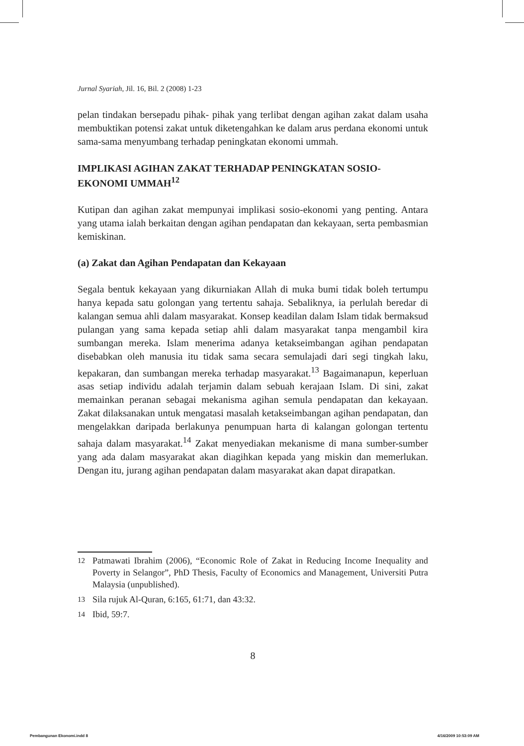Jurnal Syariah, Jil. 16, Bil. 2 (2008) 1-23
pelan tindakan bersepadu pihak- pihak yang terlibat dengan agihan zakat dalam usaha membuktikan potensi zakat untuk diketengahkan ke dalam arus perdana ekonomi untuk sama-sama menyumbang terhadap peningkatan ekonomi ummah.
IMPLIKASI AGIHAN ZAKAT TERHADAP PENINGKATAN SOSIO-EKONOMI UMMAH<sup>12</sup>
Kutipan dan agihan zakat mempunyai implikasi sosio-ekonomi yang penting. Antara yang utama ialah berkaitan dengan agihan pendapatan dan kekayaan, serta pembasmian kemiskinan.
(a) Zakat dan Agihan Pendapatan dan Kekayaan
Segala bentuk kekayaan yang dikurniakan Allah di muka bumi tidak boleh tertumpu hanya kepada satu golongan yang tertentu sahaja. Sebaliknya, ia perlulah beredar di kalangan semua ahli dalam masyarakat. Konsep keadilan dalam Islam tidak bermaksud pulangan yang sama kepada setiap ahli dalam masyarakat tanpa mengambil kira sumbangan mereka. Islam menerima adanya ketakseimbangan agihan pendapatan disebabkan oleh manusia itu tidak sama secara semulajadi dari segi tingkah laku, kepakaran, dan sumbangan mereka terhadap masyarakat.<sup>13</sup> Bagaimanapun, keperluan asas setiap individu adalah terjamin dalam sebuah kerajaan Islam. Di sini, zakat memainkan peranan sebagai mekanisma agihan semula pendapatan dan kekayaan. Zakat dilaksanakan untuk mengatasi masalah ketakseimbangan agihan pendapatan, dan mengelakkan daripada berlakunya penumpuan harta di kalangan golongan tertentu sahaja dalam masyarakat.<sup>14</sup> Zakat menyediakan mekanisme di mana sumber-sumber yang ada dalam masyarakat akan diagihkan kepada yang miskin dan memerlukan. Dengan itu, jurang agihan pendapatan dalam masyarakat akan dapat dirapatkan.
12 Patmawati Ibrahim (2006), “Economic Role of Zakat in Reducing Income Inequality and Poverty in Selangor”, PhD Thesis, Faculty of Economics and Management, Universiti Putra Malaysia (unpublished).
13 Sila rujuk Al-Quran, 6:165, 61:71, dan 43:32.
14 Ibid, 59:7.
8
Pembangunan Ekonomi.indd 8 4/16/2009 10:53:09 AM